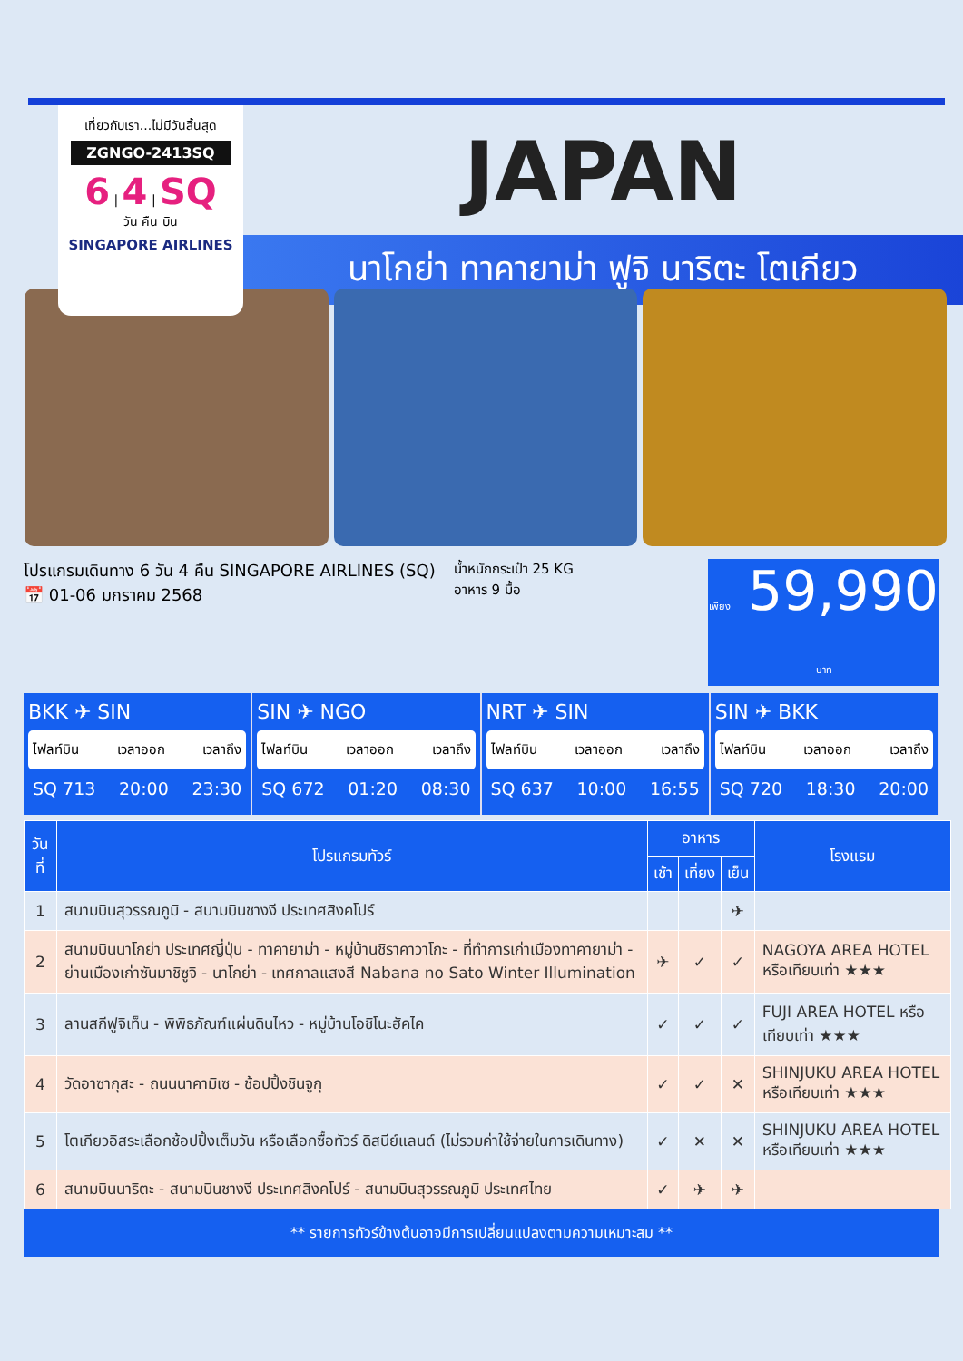เที่ยวกับเรา...ไม่มีวันสิ้นสุด
ZGNGO-2413SQ
6 | 4 | SQ
วัน คืน บิน
SINGAPORE AIRLINES
JAPAN
นาโกย่า ทาคายาม่า ฟูจิ นาริตะ โตเกียว
โปรแกรมเดินทาง 6 วัน 4 คืน SINGAPORE AIRLINES (SQ)
📅 01-06 มกราคม 2568
น้ำหนักกระเป๋า 25 KG
อาหาร 9 มื้อ
เพียง 59,990 บาท
BKK ✈ SIN
ไฟลท์บิน เวลาออก เวลาถึง
SQ 713 20:00 23:30
SIN ✈ NGO
ไฟลท์บิน เวลาออก เวลาถึง
SQ 672 01:20 08:30
NRT ✈ SIN
ไฟลท์บิน เวลาออก เวลาถึง
SQ 637 10:00 16:55
SIN ✈ BKK
ไฟลท์บิน เวลาออก เวลาถึง
SQ 720 18:30 20:00
| วันที่ | โปรแกรมทัวร์ | อาหาร | | | โรงแรม |
| --- | --- | --- | --- | --- | --- |
| | | เช้า | เที่ยง | เย็น | |
| 1 | สนามบินสุวรรณภูมิ - สนามบินชางงี ประเทศสิงคโปร์ | | | ✈ | |
| 2 | สนามบินนาโกย่า ประเทศญี่ปุ่น - ทาคายาม่า - หมู่บ้านชิราคาวาโกะ - ที่ทำการเก่าเมืองทาคายาม่า - ย่านเมืองเก่าซันมาชิซูจิ - นาโกย่า - เทศกาลแสงสี Nabana no Sato Winter Illumination | ✈ | ✓ | ✓ | NAGOYA AREA HOTEL หรือเทียบเท่า ★★★ |
| 3 | ลานสกีฟูจิเท็น - พิพิธภัณฑ์แผ่นดินไหว - หมู่บ้านโอชิโนะฮัคไค | ✓ | ✓ | ✓ | FUJI AREA HOTEL หรือเทียบเท่า ★★★ |
| 4 | วัดอาซากุสะ - ถนนนาคามิเซ - ช้อปปิ้งชินจูกุ | ✓ | ✓ | ✕ | SHINJUKU AREA HOTEL หรือเทียบเท่า ★★★ |
| 5 | โตเกียวอิสระเลือกช้อปปิ้งเต็มวัน หรือเลือกซื้อทัวร์ ดิสนีย์แลนด์ (ไม่รวมค่าใช้จ่ายในการเดินทาง) | ✓ | ✕ | ✕ | SHINJUKU AREA HOTEL หรือเทียบเท่า ★★★ |
| 6 | สนามบินนาริตะ - สนามบินชางงี ประเทศสิงคโปร์ - สนามบินสุวรรณภูมิ ประเทศไทย | ✓ | ✈ | ✈ | |
** รายการทัวร์ข้างต้นอาจมีการเปลี่ยนแปลงตามความเหมาะสม **